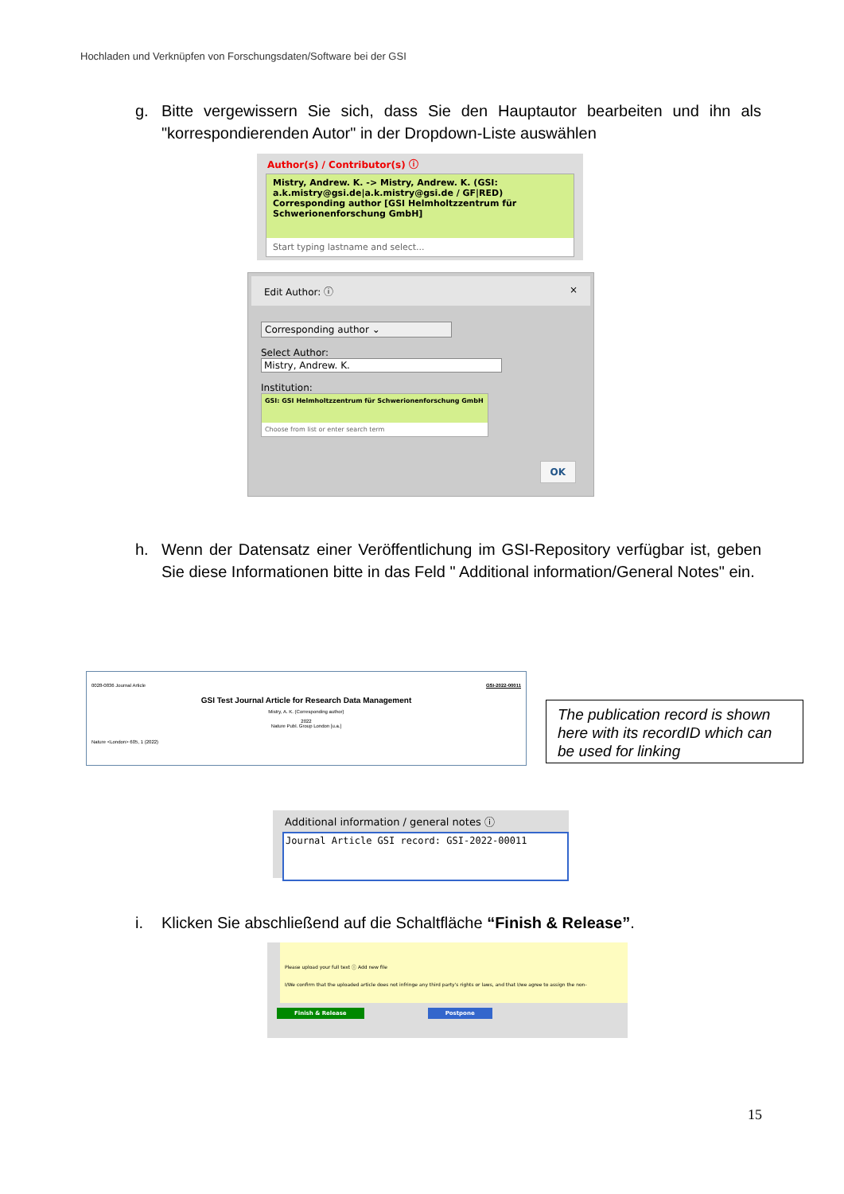Hochladen und Verknüpfen von Forschungsdaten/Software bei der GSI
g. Bitte vergewissern Sie sich, dass Sie den Hauptautor bearbeiten und ihn als "korrespondierenden Autor" in der Dropdown-Liste auswählen
Author(s) / Contributor(s) ⓘ
Mistry, Andrew. K. -> Mistry, Andrew. K. (GSI: a.k.mistry@gsi.de|a.k.mistry@gsi.de / GF|RED) Corresponding author [GSI Helmholtzzentrum für Schwerionenforschung GmbH]
Start typing lastname and select...
Edit Author: ⓘ ×
Corresponding author ⌄
Select Author:
Mistry, Andrew. K.
Institution:
GSI: GSI Helmholtzzentrum für Schwerionenforschung GmbH
Choose from list or enter search term
OK
h. Wenn der Datensatz einer Veröffentlichung im GSI-Repository verfügbar ist, geben Sie diese Informationen bitte in das Feld " Additional information/General Notes" ein.
0028-0836 Journal Article GSI-2022-00011
GSI Test Journal Article for Research Data Management
Mistry, A. K. (Corresponding author)
2022
Nature Publ. Group London [u.a.]
Nature <London> 605, 1 (2022)
The publication record is shown here with its recordID which can be used for linking
Additional information / general notes ⓘ
Journal Article GSI record: GSI-2022-00011
i. Klicken Sie abschließend auf die Schaltfläche “Finish & Release”.
Please upload your full text ⓘ Add new file
I/We confirm that the uploaded article does not infringe any third party's rights or laws, and that I/we agree to assign the non-
Finish & Release Postpone
15